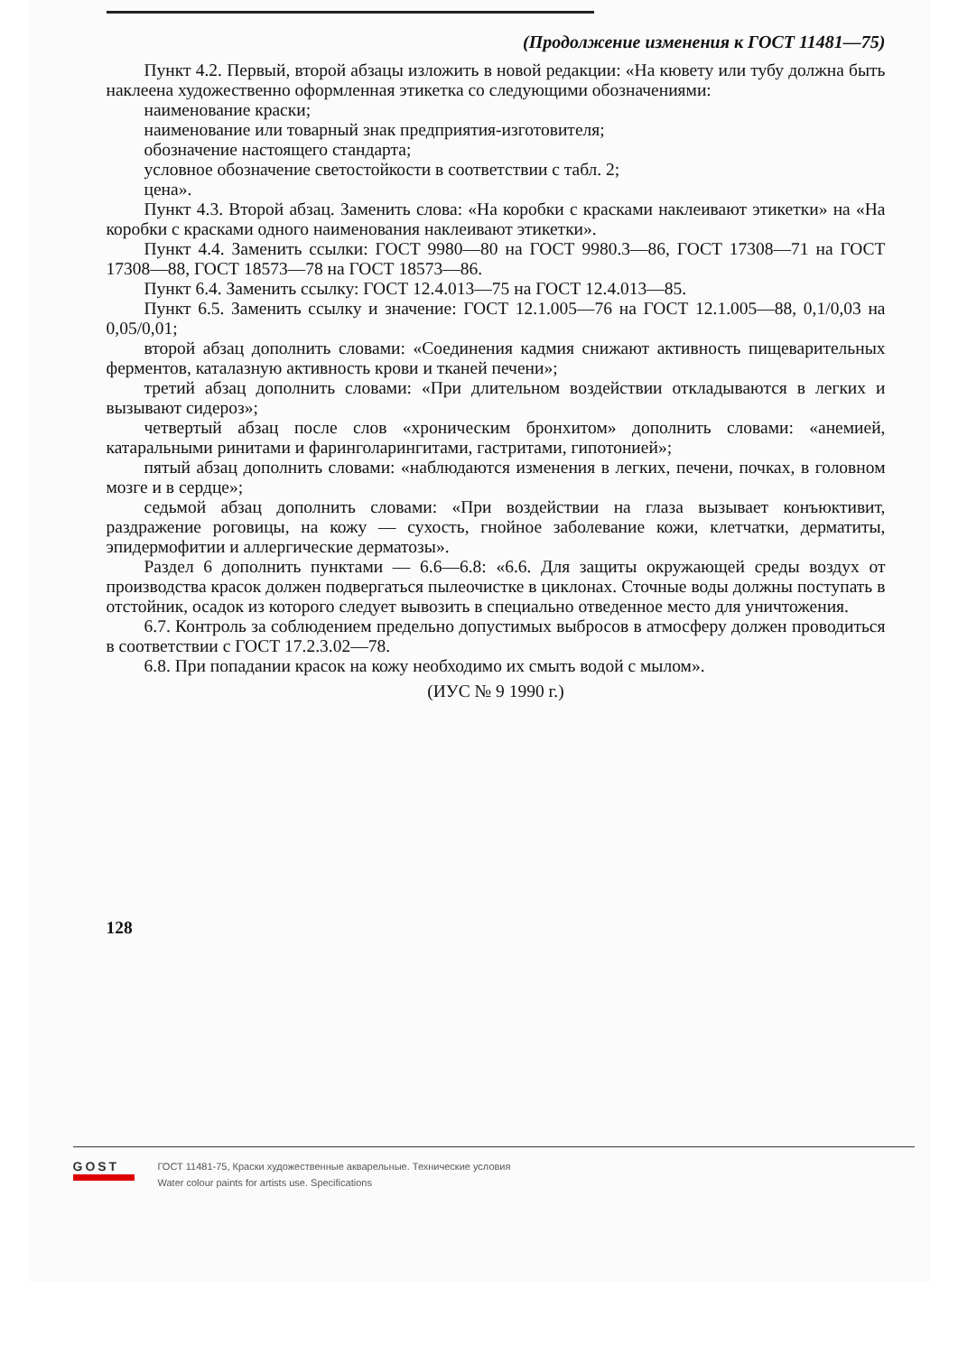(Продолжение изменения к ГОСТ 11481—75)
Пункт 4.2. Первый, второй абзацы изложить в новой редакции: «На кювету или тубу должна быть наклеена художественно оформленная этикетка со следующими обозначениями:
наименование краски;
наименование или товарный знак предприятия-изготовителя;
обозначение настоящего стандарта;
условное обозначение светостойкости в соответствии с табл. 2;
цена».
Пункт 4.3. Второй абзац. Заменить слова: «На коробки с красками наклеивают этикетки» на «На коробки с красками одного наименования наклеивают этикетки».
Пункт 4.4. Заменить ссылки: ГОСТ 9980—80 на ГОСТ 9980.3—86, ГОСТ 17308—71 на ГОСТ 17308—88, ГОСТ 18573—78 на ГОСТ 18573—86.
Пункт 6.4. Заменить ссылку: ГОСТ 12.4.013—75 на ГОСТ 12.4.013—85.
Пункт 6.5. Заменить ссылку и значение: ГОСТ 12.1.005—76 на ГОСТ 12.1.005—88, 0,1/0,03 на 0,05/0,01;
второй абзац дополнить словами: «Соединения кадмия снижают активность пищеварительных ферментов, каталазную активность крови и тканей печени»;
третий абзац дополнить словами: «При длительном воздействии откладываются в легких и вызывают сидероз»;
четвертый абзац после слов «хроническим бронхитом» дополнить словами: «анемией, катаральными ринитами и фаринголарингитами, гастритами, гипотонией»;
пятый абзац дополнить словами: «наблюдаются изменения в легких, печени, почках, в головном мозге и в сердце»;
седьмой абзац дополнить словами: «При воздействии на глаза вызывает конъюктивит, раздражение роговицы, на кожу — сухость, гнойное заболевание кожи, клетчатки, дерматиты, эпидермофитии и аллергические дерматозы».
Раздел 6 дополнить пунктами — 6.6—6.8: «6.6. Для защиты окружающей среды воздух от производства красок должен подвергаться пылеочистке в циклонах. Сточные воды должны поступать в отстойник, осадок из которого следует вывозить в специально отведенное место для уничтожения.
6.7. Контроль за соблюдением предельно допустимых выбросов в атмосферу должен проводиться в соответствии с ГОСТ 17.2.3.02—78.
6.8. При попадании красок на кожу необходимо их смыть водой с мылом».
(ИУС № 9 1990 г.)
128
GOST
ГОСТ 11481-75, Краски художественные акварельные. Технические условия
Water colour paints for artists use. Specifications